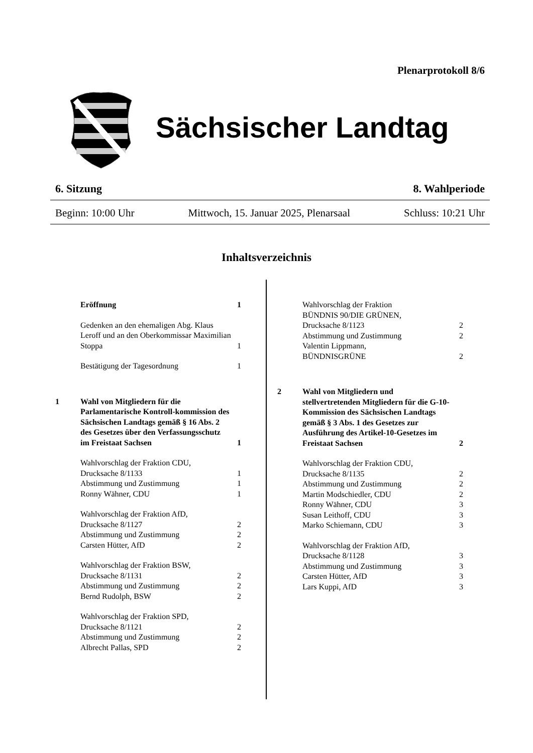Plenarprotokoll 8/6
Sächsischer Landtag
6. Sitzung 8. Wahlperiode
Beginn: 10:00 Uhr Mittwoch, 15. Januar 2025, Plenarsaal Schluss: 10:21 Uhr
Inhaltsverzeichnis
Eröffnung 1
Gedenken an den ehemaligen Abg. Klaus Leroff und an den Oberkommissar Maximilian Stoppa 1
Bestätigung der Tagesordnung 1
1 Wahl von Mitgliedern für die Parlamentarische Kontroll-kommission des Sächsischen Landtags gemäß § 16 Abs. 2 des Gesetzes über den Verfassungsschutz im Freistaat Sachsen 1
Wahlvorschlag der Fraktion CDU,
Drucksache 8/1133
Abstimmung und Zustimmung
Ronny Wähner, CDU
1
1
1
Wahlvorschlag der Fraktion AfD,
Drucksache 8/1127
Abstimmung und Zustimmung
Carsten Hütter, AfD
2
2
2
Wahlvorschlag der Fraktion BSW,
Drucksache 8/1131
Abstimmung und Zustimmung
Bernd Rudolph, BSW
2
2
2
Wahlvorschlag der Fraktion SPD,
Drucksache 8/1121
Abstimmung und Zustimmung
Albrecht Pallas, SPD
2
2
2
Wahlvorschlag der Fraktion
BÜNDNIS 90/DIE GRÜNEN,
Drucksache 8/1123
Abstimmung und Zustimmung
Valentin Lippmann,
BÜNDNISGRÜNE
2
2
2
2 Wahl von Mitgliedern und stellvertretenden Mitgliedern für die G-10-Kommission des Sächsischen Landtags gemäß § 3 Abs. 1 des Gesetzes zur Ausführung des Artikel-10-Gesetzes im Freistaat Sachsen 2
Wahlvorschlag der Fraktion CDU,
Drucksache 8/1135
Abstimmung und Zustimmung
Martin Modschiedler, CDU
Ronny Wähner, CDU
Susan Leithoff, CDU
Marko Schiemann, CDU
2
2
2
3
3
3
Wahlvorschlag der Fraktion AfD,
Drucksache 8/1128
Abstimmung und Zustimmung
Carsten Hütter, AfD
Lars Kuppi, AfD
3
3
3
3